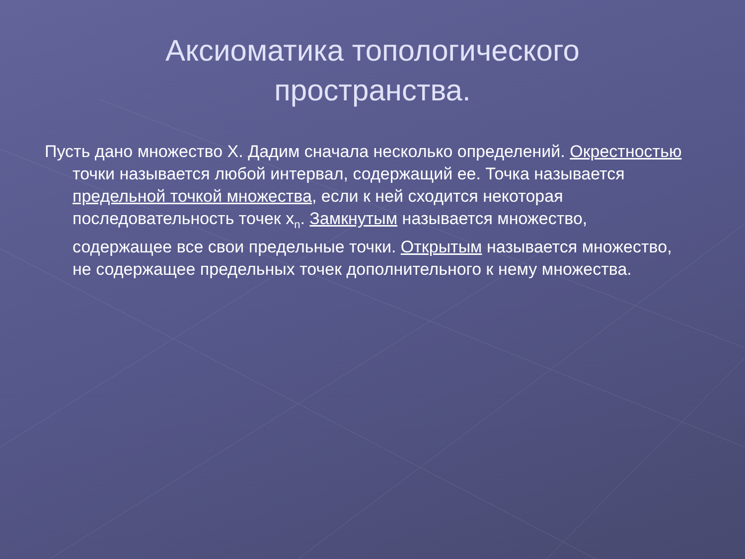Аксиоматика топологического
пространства.
Пусть дано множество Х. Дадим сначала несколько определений. Окрестностью точки называется любой интервал, содержащий ее. Точка называется предельной точкой множества, если к ней сходится некоторая последовательность точек x<sub>n</sub>. Замкнутым называется множество, содержащее все свои предельные точки. Открытым называется множество, не содержащее предельных точек дополнительного к нему множества.